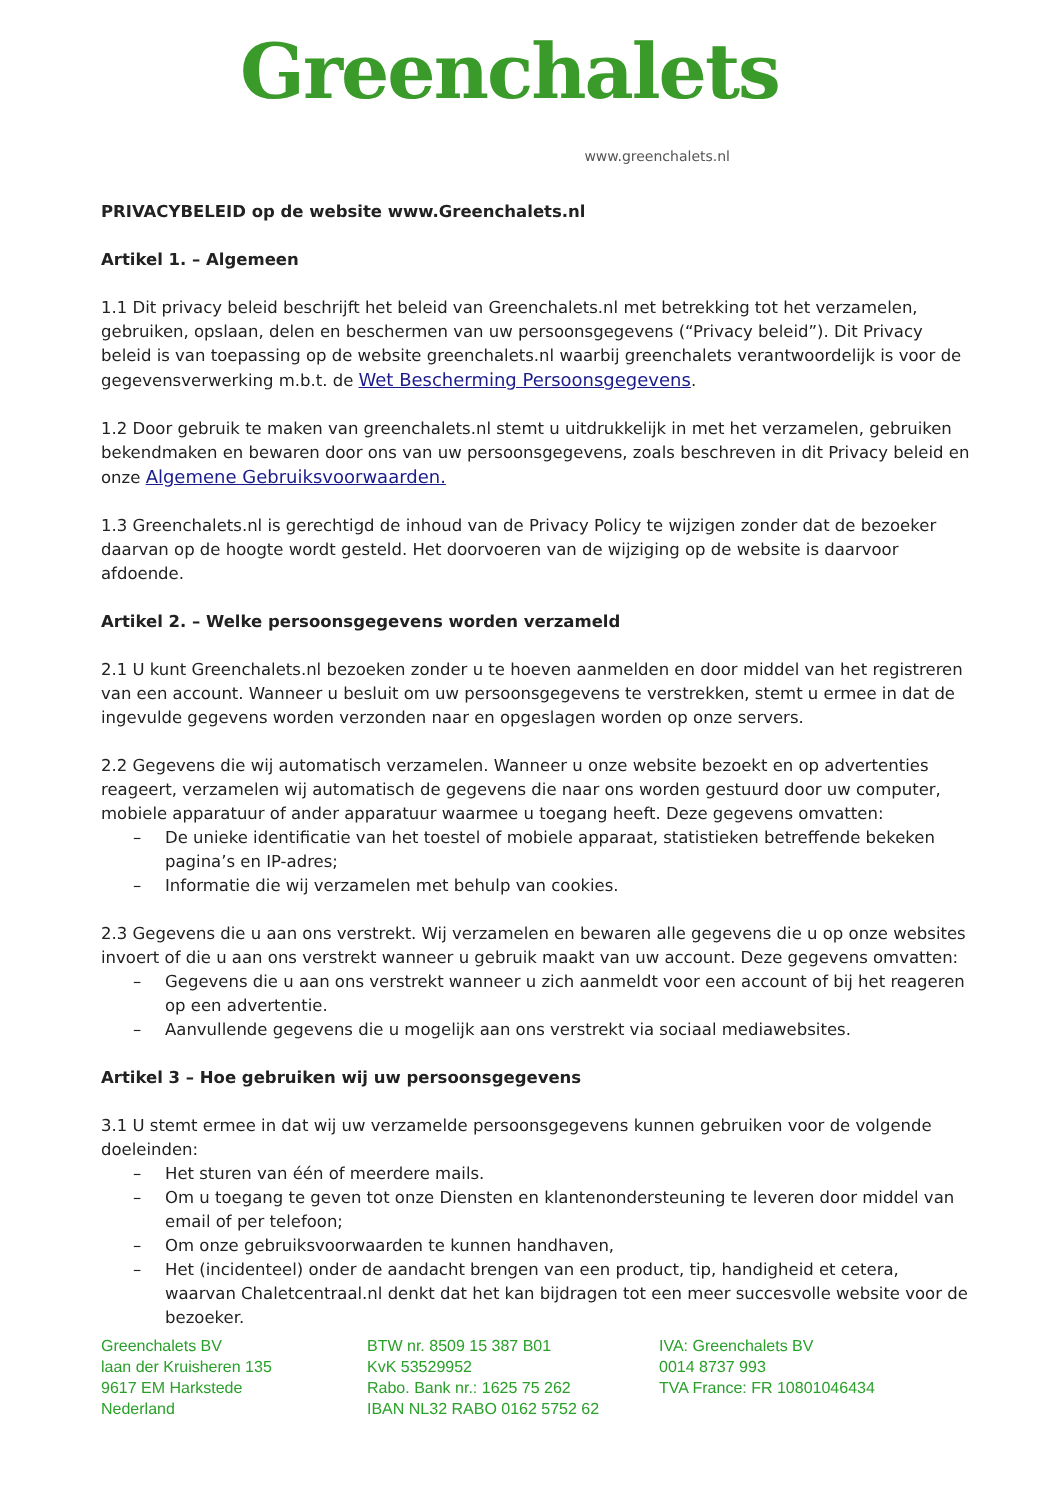Greenchalets
www.greenchalets.nl
PRIVACYBELEID op de website www.Greenchalets.nl
Artikel 1. – Algemeen
1.1 Dit privacy beleid beschrijft het beleid van Greenchalets.nl met betrekking tot het verzamelen, gebruiken, opslaan, delen en beschermen van uw persoonsgegevens (“Privacy beleid”). Dit Privacy beleid is van toepassing op de website greenchalets.nl waarbij greenchalets verantwoordelijk is voor de gegevensverwerking m.b.t. de Wet Bescherming Persoonsgegevens.
1.2 Door gebruik te maken van greenchalets.nl stemt u uitdrukkelijk in met het verzamelen, gebruiken bekendmaken en bewaren door ons van uw persoonsgegevens, zoals beschreven in dit Privacy beleid en onze Algemene Gebruiksvoorwaarden.
1.3 Greenchalets.nl is gerechtigd de inhoud van de Privacy Policy te wijzigen zonder dat de bezoeker daarvan op de hoogte wordt gesteld. Het doorvoeren van de wijziging op de website is daarvoor afdoende.
Artikel 2. – Welke persoonsgegevens worden verzameld
2.1 U kunt Greenchalets.nl bezoeken zonder u te hoeven aanmelden en door middel van het registreren van een account. Wanneer u besluit om uw persoonsgegevens te verstrekken, stemt u ermee in dat de ingevulde gegevens worden verzonden naar en opgeslagen worden op onze servers.
2.2 Gegevens die wij automatisch verzamelen. Wanneer u onze website bezoekt en op advertenties reageert, verzamelen wij automatisch de gegevens die naar ons worden gestuurd door uw computer, mobiele apparatuur of ander apparatuur waarmee u toegang heeft. Deze gegevens omvatten:
– De unieke identificatie van het toestel of mobiele apparaat, statistieken betreffende bekeken pagina’s en IP-adres;
– Informatie die wij verzamelen met behulp van cookies.
2.3 Gegevens die u aan ons verstrekt. Wij verzamelen en bewaren alle gegevens die u op onze websites invoert of die u aan ons verstrekt wanneer u gebruik maakt van uw account. Deze gegevens omvatten:
– Gegevens die u aan ons verstrekt wanneer u zich aanmeldt voor een account of bij het reageren op een advertentie.
– Aanvullende gegevens die u mogelijk aan ons verstrekt via sociaal mediawebsites.
Artikel 3 – Hoe gebruiken wij uw persoonsgegevens
3.1 U stemt ermee in dat wij uw verzamelde persoonsgegevens kunnen gebruiken voor de volgende doeleinden:
– Het sturen van één of meerdere mails.
– Om u toegang te geven tot onze Diensten en klantenondersteuning te leveren door middel van email of per telefoon;
– Om onze gebruiksvoorwaarden te kunnen handhaven,
– Het (incidenteel) onder de aandacht brengen van een product, tip, handigheid et cetera, waarvan Chaletcentraal.nl denkt dat het kan bijdragen tot een meer succesvolle website voor de bezoeker.
Greenchalets BV
laan der Kruisheren 135
9617 EM Harkstede
Nederland
BTW nr. 8509 15 387 B01
KvK 53529952
Rabo. Bank nr.: 1625 75 262
IBAN NL32 RABO 0162 5752 62
IVA: Greenchalets BV
0014 8737 993
TVA France: FR 10801046434